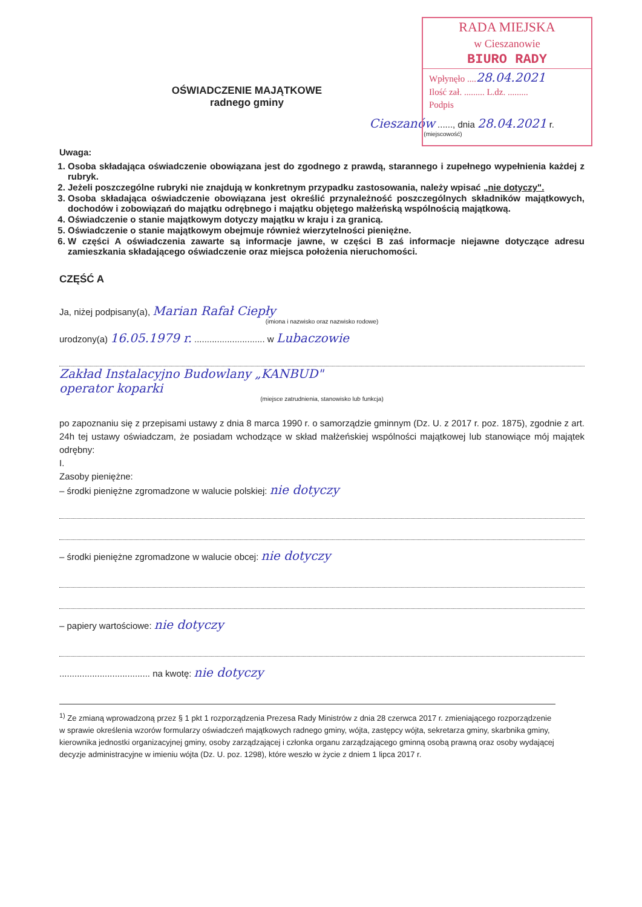RADA MIEJSKA
w Cieszanowie
BIURO RADY
Wpłynęło ....28.04.2021
Ilość zał. ......... L.dz. .........
Podpis
OŚWIADCZENIE MAJĄTKOWE
radnego gminy
Cieszanów ......, dnia 28.04.2021 r.
(miejscowość)
Uwaga:
1. Osoba składająca oświadczenie obowiązana jest do zgodnego z prawdą, starannego i zupełnego wypełnienia każdej z rubryk.
2. Jeżeli poszczególne rubryki nie znajdują w konkretnym przypadku zastosowania, należy wpisać „nie dotyczy".
3. Osoba składająca oświadczenie obowiązana jest określić przynależność poszczególnych składników majątkowych, dochodów i zobowiązań do majątku odrębnego i majątku objętego małżeńską wspólnością majątkową.
4. Oświadczenie o stanie majątkowym dotyczy majątku w kraju i za granicą.
5. Oświadczenie o stanie majątkowym obejmuje również wierzytelności pieniężne.
6. W części A oświadczenia zawarte są informacje jawne, w części B zaś informacje niejawne dotyczące adresu zamieszkania składającego oświadczenie oraz miejsca położenia nieruchomości.
CZĘŚĆ A
Ja, niżej podpisany(a), Marian Rafał Ciepły
(imiona i nazwisko oraz nazwisko rodowe)
urodzony(a) 16.05.1979 r. ............................ w Lubaczowie
Zakład Instalacyjno Budowlany „KANBUD"
operator koparki
(miejsce zatrudnienia, stanowisko lub funkcja)
po zapoznaniu się z przepisami ustawy z dnia 8 marca 1990 r. o samorządzie gminnym (Dz. U. z 2017 r. poz. 1875), zgodnie z art. 24h tej ustawy oświadczam, że posiadam wchodzące w skład małżeńskiej wspólności majątkowej lub stanowiące mój majątek odrębny:
I.
Zasoby pieniężne:
– środki pieniężne zgromadzone w walucie polskiej: nie dotyczy
– środki pieniężne zgromadzone w walucie obcej: nie dotyczy
– papiery wartościowe: nie dotyczy
.................................... na kwotę: nie dotyczy
<sup>1)</sup> Ze zmianą wprowadzoną przez § 1 pkt 1 rozporządzenia Prezesa Rady Ministrów z dnia 28 czerwca 2017 r. zmieniającego rozporządzenie w sprawie określenia wzorów formularzy oświadczeń majątkowych radnego gminy, wójta, zastępcy wójta, sekretarza gminy, skarbnika gminy, kierownika jednostki organizacyjnej gminy, osoby zarządzającej i członka organu zarządzającego gminną osobą prawną oraz osoby wydającej decyzje administracyjne w imieniu wójta (Dz. U. poz. 1298), które weszło w życie z dniem 1 lipca 2017 r.